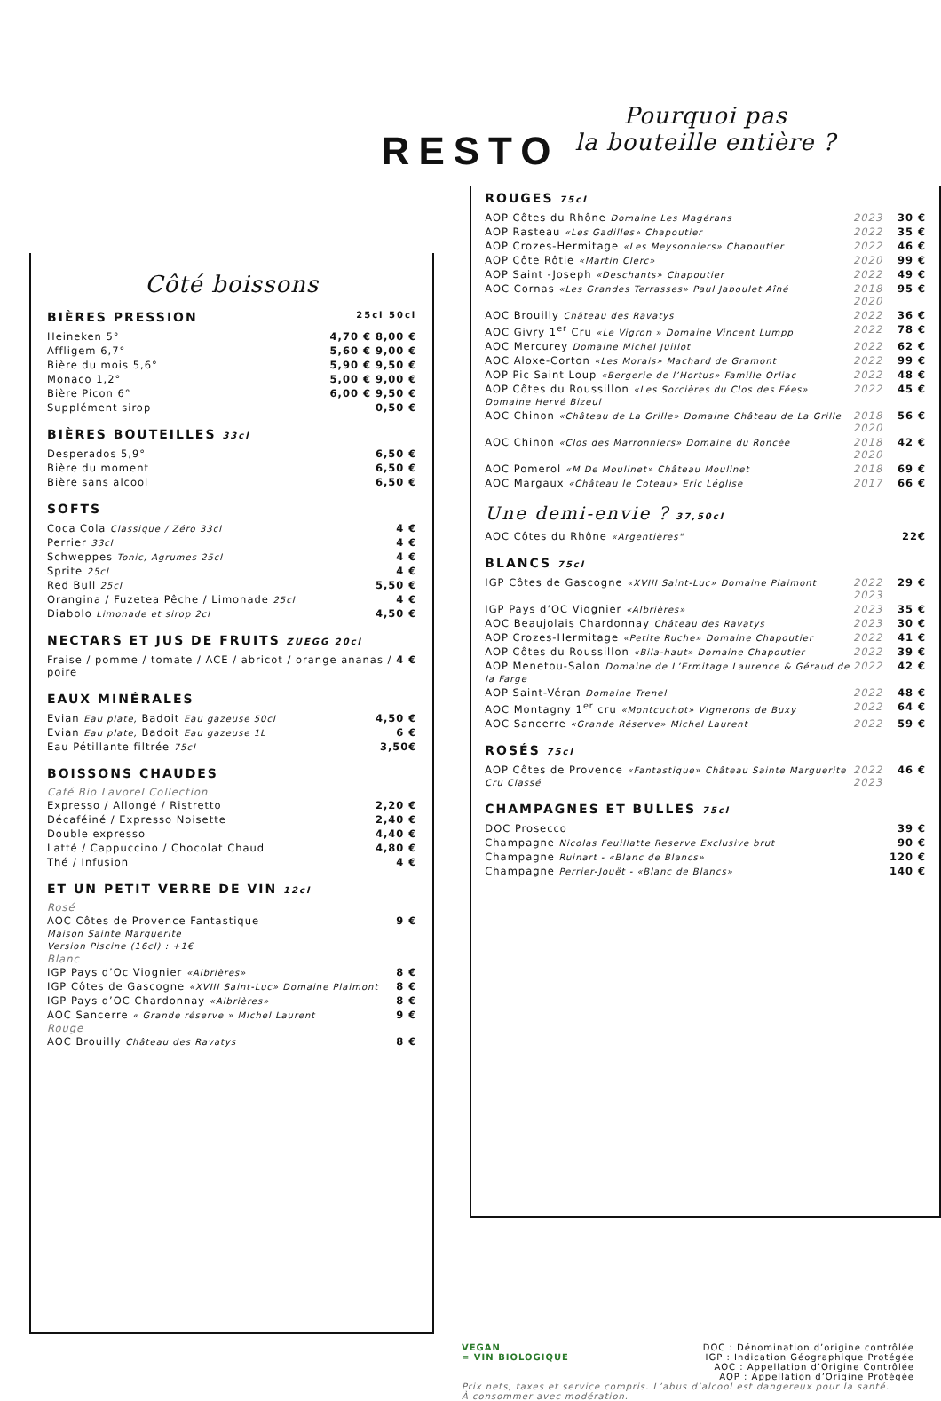RESTO
Côté boissons
BIÈRES PRESSION 25cl 50cl
| Heineken 5° | 4,70 € 8,00 € |
| Affligem 6,7° | 5,60 € 9,00 € |
| Bière du mois 5,6° | 5,90 € 9,50 € |
| Monaco 1,2° | 5,00 € 9,00 € |
| Bière Picon 6° | 6,00 € 9,50 € |
| Supplément sirop | 0,50 € |
BIÈRES BOUTEILLES 33cl
| Desperados 5,9° | 6,50 € |
| Bière du moment | 6,50 € |
| Bière sans alcool | 6,50 € |
SOFTS
| Coca Cola Classique / Zéro 33cl | 4 € |
| Perrier 33cl | 4 € |
| Schweppes Tonic, Agrumes 25cl | 4 € |
| Sprite 25cl | 4 € |
| Red Bull 25cl | 5,50 € |
| Orangina / Fuzetea Pêche / Limonade 25cl | 4 € |
| Diabolo Limonade et sirop 2cl | 4,50 € |
NECTARS ET JUS DE FRUITS ZUEGG 20cl
| Fraise / pomme / tomate / ACE / abricot / orange ananas / poire | 4 € |
EAUX MINÉRALES
| Evian Eau plate, Badoit Eau gazeuse 50cl | 4,50 € |
| Evian Eau plate, Badoit Eau gazeuse 1L | 6 € |
| Eau Pétillante filtrée 75cl | 3,50€ |
BOISSONS CHAUDES
Café Bio Lavorel Collection
| Expresso / Allongé / Ristretto | 2,20 € |
| Décaféiné / Expresso Noisette | 2,40 € |
| Double expresso | 4,40 € |
| Latté / Cappuccino / Chocolat Chaud | 4,80 € |
| Thé / Infusion | 4 € |
ET UN PETIT VERRE DE VIN 12cl
Rosé
| AOC Côtes de Provence Fantastique Maison Sainte Marguerite Version Piscine (16cl) : +1€ | 9 € |
Blanc
| IGP Pays d’Oc Viognier «Albrières» | 8 € |
| IGP Côtes de Gascogne «XVIII Saint-Luc» Domaine Plaimont | 8 € |
| IGP Pays d’OC Chardonnay «Albrières» | 8 € |
| AOC Sancerre « Grande réserve » Michel Laurent | 9 € |
Rouge
| AOC Brouilly Château des Ravatys | 8 € |
Pourquoi pas
la bouteille entière ?
ROUGES 75cl
| AOP Côtes du Rhône Domaine Les Magérans | 2023 | 30 € |
| AOP Rasteau «Les Gadilles» Chapoutier | 2022 | 35 € |
| AOP Crozes-Hermitage «Les Meysonniers» Chapoutier | 2022 | 46 € |
| AOP Côte Rôtie «Martin Clerc» | 2020 | 99 € |
| AOP Saint -Joseph «Deschants» Chapoutier | 2022 | 49 € |
| AOC Cornas «Les Grandes Terrasses» Paul Jaboulet Aîné | 2018 2020 | 95 € |
| AOC Brouilly Château des Ravatys | 2022 | 36 € |
| AOC Givry 1<sup>er</sup> Cru «Le Vigron » Domaine Vincent Lumpp | 2022 | 78 € |
| AOC Mercurey Domaine Michel Juillot | 2022 | 62 € |
| AOC Aloxe-Corton «Les Morais» Machard de Gramont | 2022 | 99 € |
| AOP Pic Saint Loup «Bergerie de l’Hortus» Famille Orliac | 2022 | 48 € |
| AOP Côtes du Roussillon «Les Sorcières du Clos des Fées» Domaine Hervé Bizeul | 2022 | 45 € |
| AOC Chinon «Château de La Grille» Domaine Château de La Grille | 2018 2020 | 56 € |
| AOC Chinon «Clos des Marronniers» Domaine du Roncée | 2018 2020 | 42 € |
| AOC Pomerol «M De Moulinet» Château Moulinet | 2018 | 69 € |
| AOC Margaux «Château le Coteau» Eric Léglise | 2017 | 66 € |
Une demi-envie ? 37,50cl
| AOC Côtes du Rhône «Argentières" | 22€ |
BLANCS 75cl
| IGP Côtes de Gascogne «XVIII Saint-Luc» Domaine Plaimont | 2022 2023 | 29 € |
| IGP Pays d’OC Viognier «Albrières» | 2023 | 35 € |
| AOC Beaujolais Chardonnay Château des Ravatys | 2023 | 30 € |
| AOP Crozes-Hermitage «Petite Ruche» Domaine Chapoutier | 2022 | 41 € |
| AOP Côtes du Roussillon «Bila-haut» Domaine Chapoutier | 2022 | 39 € |
| AOP Menetou-Salon Domaine de L’Ermitage Laurence & Géraud de la Farge | 2022 | 42 € |
| AOP Saint-Véran Domaine Trenel | 2022 | 48 € |
| AOC Montagny 1<sup>er</sup> cru «Montcuchot» Vignerons de Buxy | 2022 | 64 € |
| AOC Sancerre «Grande Réserve» Michel Laurent | 2022 | 59 € |
ROSÉS 75cl
| AOP Côtes de Provence «Fantastique» Château Sainte Marguerite Cru Classé | 2022 2023 | 46 € |
CHAMPAGNES ET BULLES 75cl
| DOC Prosecco | 39 € |
| Champagne Nicolas Feuillatte Reserve Exclusive brut | 90 € |
| Champagne Ruinart - «Blanc de Blancs» | 120 € |
| Champagne Perrier-Jouët - «Blanc de Blancs» | 140 € |
VEGAN
= VIN BIOLOGIQUE
DOC : Dénomination d’origine contrôlée
IGP : Indication Géographique Protégée
AOC : Appellation d’Origine Contrôlée
AOP : Appellation d’Origine Protégée
Prix nets, taxes et service compris. L’abus d’alcool est dangereux pour la santé.
À consommer avec modération.